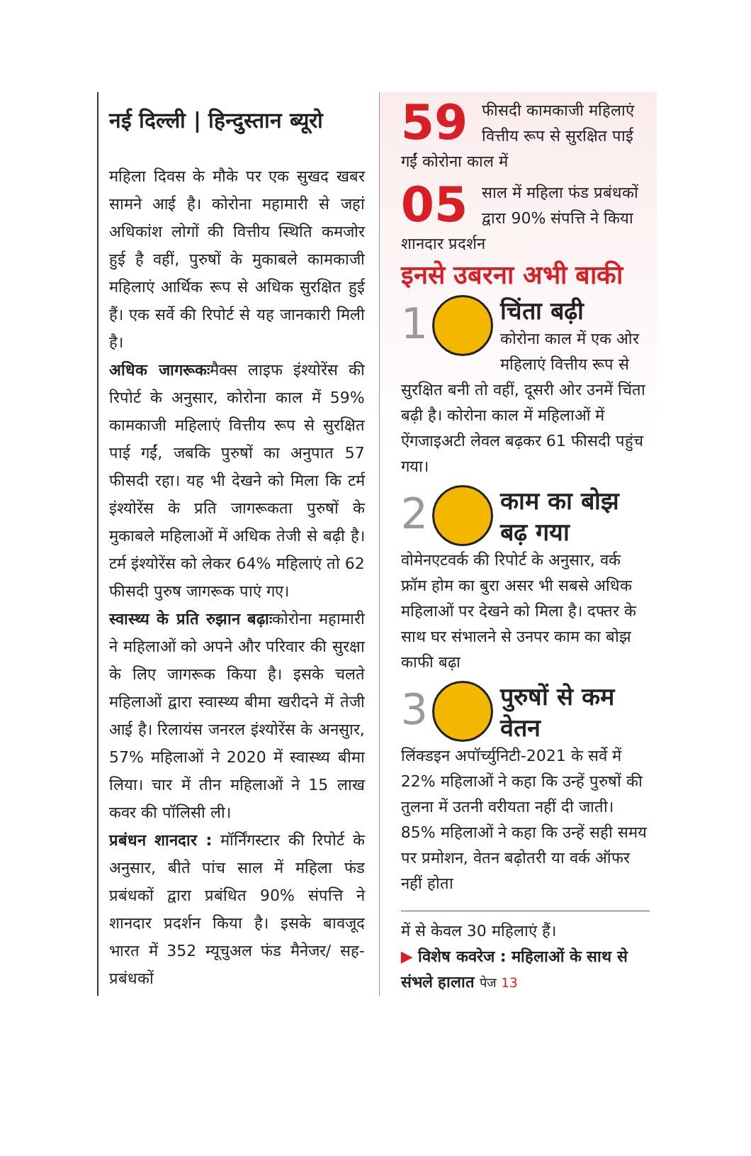नई दिल्ली | हिन्दुस्तान ब्यूरो
महिला दिवस के मौके पर एक सुखद खबर सामने आई है। कोरोना महामारी से जहां अधिकांश लोगों की वित्तीय स्थिति कमजोर हुई है वहीं, पुरुषों के मुकाबले कामकाजी महिलाएं आर्थिक रूप से अधिक सुरक्षित हुई हैं। एक सर्वे की रिपोर्ट से यह जानकारी मिली है।
अधिक जागरूकःमैक्स लाइफ इंश्योरेंस की रिपोर्ट के अनुसार, कोरोना काल में 59% कामकाजी महिलाएं वित्तीय रूप से सुरक्षित पाई गईं, जबकि पुरुषों का अनुपात 57 फीसदी रहा। यह भी देखने को मिला कि टर्म इंश्योरेंस के प्रति जागरूकता पुरुषों के मुकाबले महिलाओं में अधिक तेजी से बढ़ी है। टर्म इंश्योरेंस को लेकर 64% महिलाएं तो 62 फीसदी पुरुष जागरूक पाएं गए।
स्वास्थ्य के प्रति रुझान बढ़ाःकोरोना महामारी ने महिलाओं को अपने और परिवार की सुरक्षा के लिए जागरूक किया है। इसके चलते महिलाओं द्वारा स्वास्थ्य बीमा खरीदने में तेजी आई है। रिलायंस जनरल इंश्योरेंस के अनसुार, 57% महिलाओं ने 2020 में स्वास्थ्य बीमा लिया। चार में तीन महिलाओं ने 15 लाख कवर की पॉलिसी ली।
प्रबंधन शानदार : मॉर्निंगस्टार की रिपोर्ट के अनुसार, बीते पांच साल में महिला फंड प्रबंधकों द्वारा प्रबंधित 90% संपत्ति ने शानदार प्रदर्शन किया है। इसके बावजूद भारत में 352 म्यूचुअल फंड मैनेजर/ सह-प्रबंधकों
59 फीसदी कामकाजी महिलाएं वित्तीय रूप से सुरक्षित पाई गईं कोरोना काल में
05 साल में महिला फंड प्रबंधकों द्वारा 90% संपत्ति ने किया शानदार प्रदर्शन
इनसे उबरना अभी बाकी
1
चिंता बढ़ी
कोरोना काल में एक ओर महिलाएं वित्तीय रूप से सुरक्षित बनी तो वहीं, दूसरी ओर उनमें चिंता बढ़ी है। कोरोना काल में महिलाओं में ऐंगजाइअटी लेवल बढ़कर 61 फीसदी पहुंच गया।
2
काम का बोझ बढ़ गया
वोमेनएटवर्क की रिपोर्ट के अनुसार, वर्क फ्रॉम होम का बुरा असर भी सबसे अधिक महिलाओं पर देखने को मिला है। दफ्तर के साथ घर संभालने से उनपर काम का बोझ काफी बढ़ा
3
पुरुषों से कम वेतन
लिंक्डइन अपॉर्च्युनिटी-2021 के सर्वे में 22% महिलाओं ने कहा कि उन्हें पुरुषों की तुलना में उतनी वरीयता नहीं दी जाती। 85% महिलाओं ने कहा कि उन्हें सही समय पर प्रमोशन, वेतन बढ़ोतरी या वर्क ऑफर नहीं होता
में से केवल 30 महिलाएं हैं।
▶ विशेष कवरेज : महिलाओं के साथ से संभले हालात पेज 13